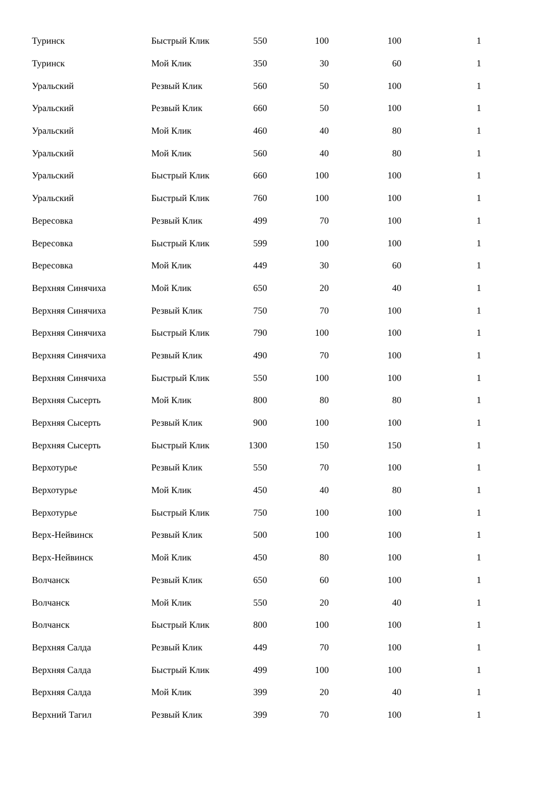| Туринск | Быстрый Клик | 550 | 100 | 100 | 1 |
| Туринск | Мой Клик | 350 | 30 | 60 | 1 |
| Уральский | Резвый Клик | 560 | 50 | 100 | 1 |
| Уральский | Резвый Клик | 660 | 50 | 100 | 1 |
| Уральский | Мой Клик | 460 | 40 | 80 | 1 |
| Уральский | Мой Клик | 560 | 40 | 80 | 1 |
| Уральский | Быстрый Клик | 660 | 100 | 100 | 1 |
| Уральский | Быстрый Клик | 760 | 100 | 100 | 1 |
| Вересовка | Резвый Клик | 499 | 70 | 100 | 1 |
| Вересовка | Быстрый Клик | 599 | 100 | 100 | 1 |
| Вересовка | Мой Клик | 449 | 30 | 60 | 1 |
| Верхняя Синячиха | Мой Клик | 650 | 20 | 40 | 1 |
| Верхняя Синячиха | Резвый Клик | 750 | 70 | 100 | 1 |
| Верхняя Синячиха | Быстрый Клик | 790 | 100 | 100 | 1 |
| Верхняя Синячиха | Резвый Клик | 490 | 70 | 100 | 1 |
| Верхняя Синячиха | Быстрый Клик | 550 | 100 | 100 | 1 |
| Верхняя Сысерть | Мой Клик | 800 | 80 | 80 | 1 |
| Верхняя Сысерть | Резвый Клик | 900 | 100 | 100 | 1 |
| Верхняя Сысерть | Быстрый Клик | 1300 | 150 | 150 | 1 |
| Верхотурье | Резвый Клик | 550 | 70 | 100 | 1 |
| Верхотурье | Мой Клик | 450 | 40 | 80 | 1 |
| Верхотурье | Быстрый Клик | 750 | 100 | 100 | 1 |
| Верх-Нейвинск | Резвый Клик | 500 | 100 | 100 | 1 |
| Верх-Нейвинск | Мой Клик | 450 | 80 | 100 | 1 |
| Волчанск | Резвый Клик | 650 | 60 | 100 | 1 |
| Волчанск | Мой Клик | 550 | 20 | 40 | 1 |
| Волчанск | Быстрый Клик | 800 | 100 | 100 | 1 |
| Верхняя Салда | Резвый Клик | 449 | 70 | 100 | 1 |
| Верхняя Салда | Быстрый Клик | 499 | 100 | 100 | 1 |
| Верхняя Салда | Мой Клик | 399 | 20 | 40 | 1 |
| Верхний Тагил | Резвый Клик | 399 | 70 | 100 | 1 |